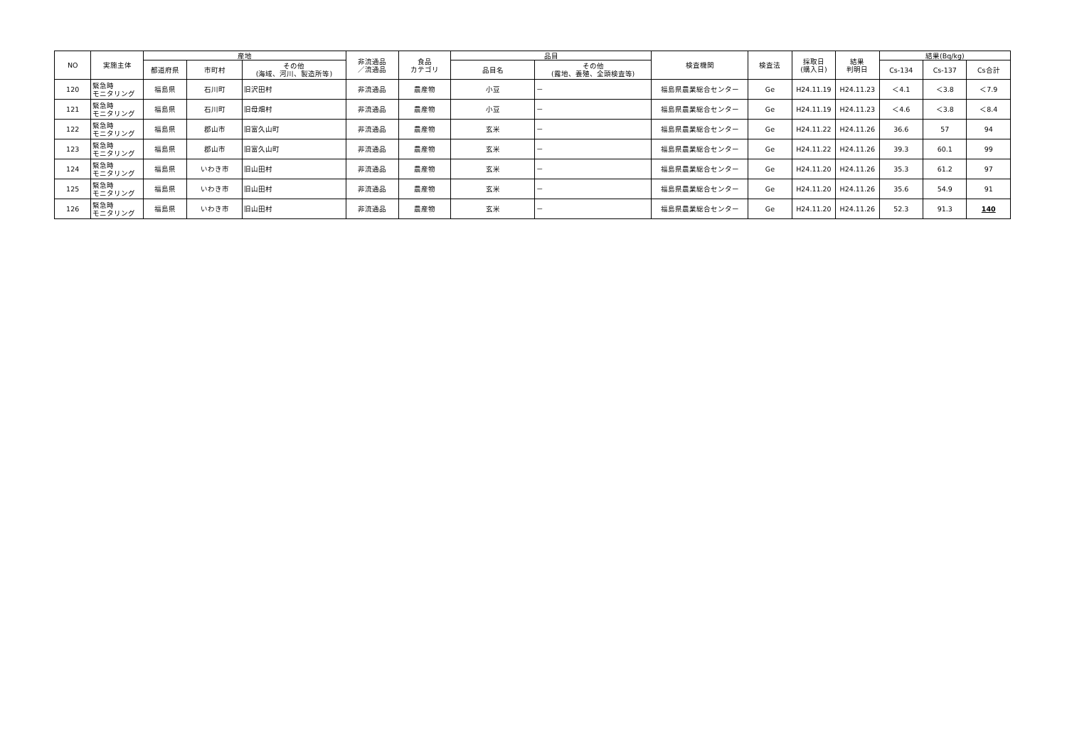| NO | 実施主体 | 産地 | | | 非流通品 ／流通品 | 食品 カテゴリ | 品目 | | 検査機関 | 検査法 | 採取日 (購入日) | 結果 判明日 | 結果(Bq/kg) | | |
| --- | --- | --- | --- | --- | --- | --- | --- | --- | --- | --- | --- | --- | --- | --- | --- |
| | | 都道府県 | 市町村 | その他 (海域、河川、製造所等) | | | 品目名 | その他 (露地、養殖、全頭検査等) | | | | | Cs-134 | Cs-137 | Cs合計 |
| 120 | 緊急時 モニタリング | 福島県 | 石川町 | 旧沢田村 | 非流通品 | 農産物 | 小豆 | － | 福島県農業総合センター | Ge | H24.11.19 | H24.11.23 | ＜4.1 | ＜3.8 | ＜7.9 |
| 121 | 緊急時 モニタリング | 福島県 | 石川町 | 旧母畑村 | 非流通品 | 農産物 | 小豆 | － | 福島県農業総合センター | Ge | H24.11.19 | H24.11.23 | ＜4.6 | ＜3.8 | ＜8.4 |
| 122 | 緊急時 モニタリング | 福島県 | 郡山市 | 旧富久山町 | 非流通品 | 農産物 | 玄米 | － | 福島県農業総合センター | Ge | H24.11.22 | H24.11.26 | 36.6 | 57 | 94 |
| 123 | 緊急時 モニタリング | 福島県 | 郡山市 | 旧富久山町 | 非流通品 | 農産物 | 玄米 | － | 福島県農業総合センター | Ge | H24.11.22 | H24.11.26 | 39.3 | 60.1 | 99 |
| 124 | 緊急時 モニタリング | 福島県 | いわき市 | 旧山田村 | 非流通品 | 農産物 | 玄米 | － | 福島県農業総合センター | Ge | H24.11.20 | H24.11.26 | 35.3 | 61.2 | 97 |
| 125 | 緊急時 モニタリング | 福島県 | いわき市 | 旧山田村 | 非流通品 | 農産物 | 玄米 | － | 福島県農業総合センター | Ge | H24.11.20 | H24.11.26 | 35.6 | 54.9 | 91 |
| 126 | 緊急時 モニタリング | 福島県 | いわき市 | 旧山田村 | 非流通品 | 農産物 | 玄米 | － | 福島県農業総合センター | Ge | H24.11.20 | H24.11.26 | 52.3 | 91.3 | 140 |